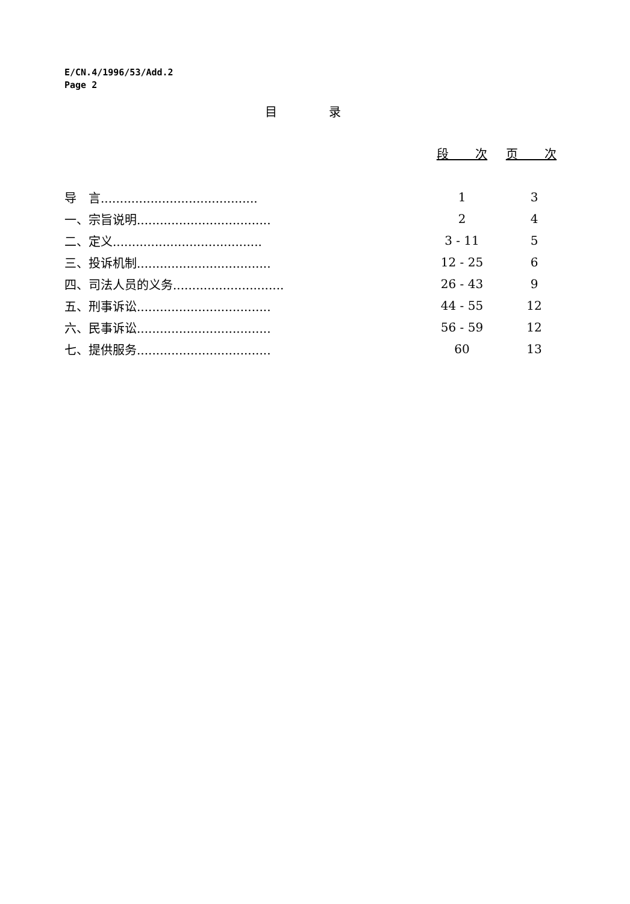E/CN.4/1996/53/Add.2
Page 2
目 录
| | 段 次 | 页 次 |
| --- | --- | --- |
| 导 言......................................... | 1 | 3 |
| 一、宗旨说明................................... | 2 | 4 |
| 二、定义....................................... | 3 - 11 | 5 |
| 三、投诉机制................................... | 12 - 25 | 6 |
| 四、司法人员的义务............................. | 26 - 43 | 9 |
| 五、刑事诉讼................................... | 44 - 55 | 12 |
| 六、民事诉讼................................... | 56 - 59 | 12 |
| 七、提供服务................................... | 60 | 13 |